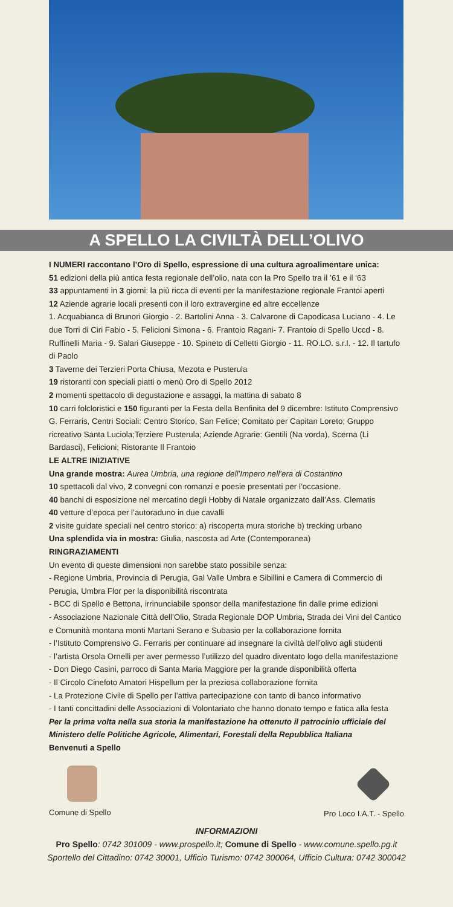A SPELLO LA CIVILTÀ DELL’OLIVO
I NUMERI raccontano l’Oro di Spello, espressione di una cultura agroalimentare unica:
51 edizioni della più antica festa regionale dell’olio, nata con la Pro Spello tra il ’61 e il ‘63
33 appuntamenti in 3 giorni: la più ricca di eventi per la manifestazione regionale Frantoi aperti
12 Aziende agrarie locali presenti con il loro extravergine ed altre eccellenze
1. Acquabianca di Brunori Giorgio - 2. Bartolini Anna - 3. Calvarone di Capodicasa Luciano - 4. Le due Torri di Ciri Fabio - 5. Felicioni Simona - 6. Frantoio Ragani- 7. Frantoio di Spello Uccd - 8. Ruffinelli Maria - 9. Salari Giuseppe - 10. Spineto di Celletti Giorgio - 11. RO.LO. s.r.l. - 12. Il tartufo di Paolo
3 Taverne dei Terzieri Porta Chiusa, Mezota e Pusterula
19 ristoranti con speciali piatti o menù Oro di Spello 2012
2 momenti spettacolo di degustazione e assaggi, la mattina di sabato 8
10 carri folcloristici e 150 figuranti per la Festa della Benfinita del 9 dicembre: Istituto Comprensivo G. Ferraris, Centri Sociali: Centro Storico, San Felice; Comitato per Capitan Loreto; Gruppo ricreativo Santa Luciola;Terziere Pusterula; Aziende Agrarie: Gentili (Na vorda), Scerna (Li Bardasci), Felicioni; Ristorante Il Frantoio
LE ALTRE INIZIATIVE
Una grande mostra: Aurea Umbria, una regione dell’Impero nell’era di Costantino
10 spettacoli dal vivo, 2 convegni con romanzi e poesie presentati per l’occasione.
40 banchi di esposizione nel mercatino degli Hobby di Natale organizzato dall’Ass. Clematis
40 vetture d’epoca per l’autoraduno in due cavalli
2 visite guidate speciali nel centro storico: a) riscoperta mura storiche b) trecking urbano
Una splendida via in mostra: Giulia, nascosta ad Arte (Contemporanea)
RINGRAZIAMENTI
Un evento di queste dimensioni non sarebbe stato possibile senza:
- Regione Umbria, Provincia di Perugia, Gal Valle Umbra e Sibillini e Camera di Commercio di Perugia, Umbra Flor per la disponibilità riscontrata
- BCC di Spello e Bettona, irrinunciabile sponsor della manifestazione fin dalle prime edizioni
- Associazione Nazionale Città dell’Olio, Strada Regionale DOP Umbria, Strada dei Vini del Cantico e Comunità montana monti Martani Serano e Subasio per la collaborazione fornita
- l’Istituto Comprensivo G. Ferraris per continuare ad insegnare la civiltà dell’olivo agli studenti
- l’artista Orsola Ornelli per aver permesso l’utilizzo del quadro diventato logo della manifestazione
- Don Diego Casini, parroco di Santa Maria Maggiore per la grande disponibilità offerta
- Il Circolo Cinefoto Amatori Hispellum per la preziosa collaborazione fornita
- La Protezione Civile di Spello per l’attiva partecipazione con tanto di banco informativo
- I tanti concittadini delle Associazioni di Volontariato che hanno donato tempo e fatica alla festa
Per la prima volta nella sua storia la manifestazione ha ottenuto il patrocinio ufficiale del Ministero delle Politiche Agricole, Alimentari, Forestali della Repubblica Italiana
Benvenuti a Spello
Comune di Spello Pro Loco I.A.T. - Spello
INFORMAZIONI
Pro Spello: 0742 301009 - www.prospello.it; Comune di Spello - www.comune.spello.pg.it
Sportello del Cittadino: 0742 30001, Ufficio Turismo: 0742 300064, Ufficio Cultura: 0742 300042